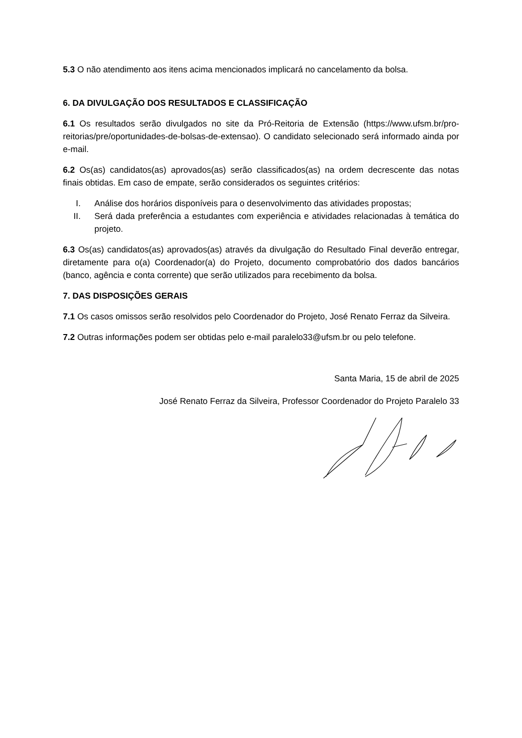5.3 O não atendimento aos itens acima mencionados implicará no cancelamento da bolsa.
6. DA DIVULGAÇÃO DOS RESULTADOS E CLASSIFICAÇÃO
6.1 Os resultados serão divulgados no site da Pró-Reitoria de Extensão (https://www.ufsm.br/pro-reitorias/pre/oportunidades-de-bolsas-de-extensao). O candidato selecionado será informado ainda por e-mail.
6.2 Os(as) candidatos(as) aprovados(as) serão classificados(as) na ordem decrescente das notas finais obtidas. Em caso de empate, serão considerados os seguintes critérios:
I. Análise dos horários disponíveis para o desenvolvimento das atividades propostas;
II. Será dada preferência a estudantes com experiência e atividades relacionadas à temática do projeto.
6.3 Os(as) candidatos(as) aprovados(as) através da divulgação do Resultado Final deverão entregar, diretamente para o(a) Coordenador(a) do Projeto, documento comprobatório dos dados bancários (banco, agência e conta corrente) que serão utilizados para recebimento da bolsa.
7. DAS DISPOSIÇÕES GERAIS
7.1 Os casos omissos serão resolvidos pelo Coordenador do Projeto, José Renato Ferraz da Silveira.
7.2 Outras informações podem ser obtidas pelo e-mail paralelo33@ufsm.br ou pelo telefone.
Santa Maria, 15 de abril de 2025
José Renato Ferraz da Silveira, Professor Coordenador do Projeto Paralelo 33